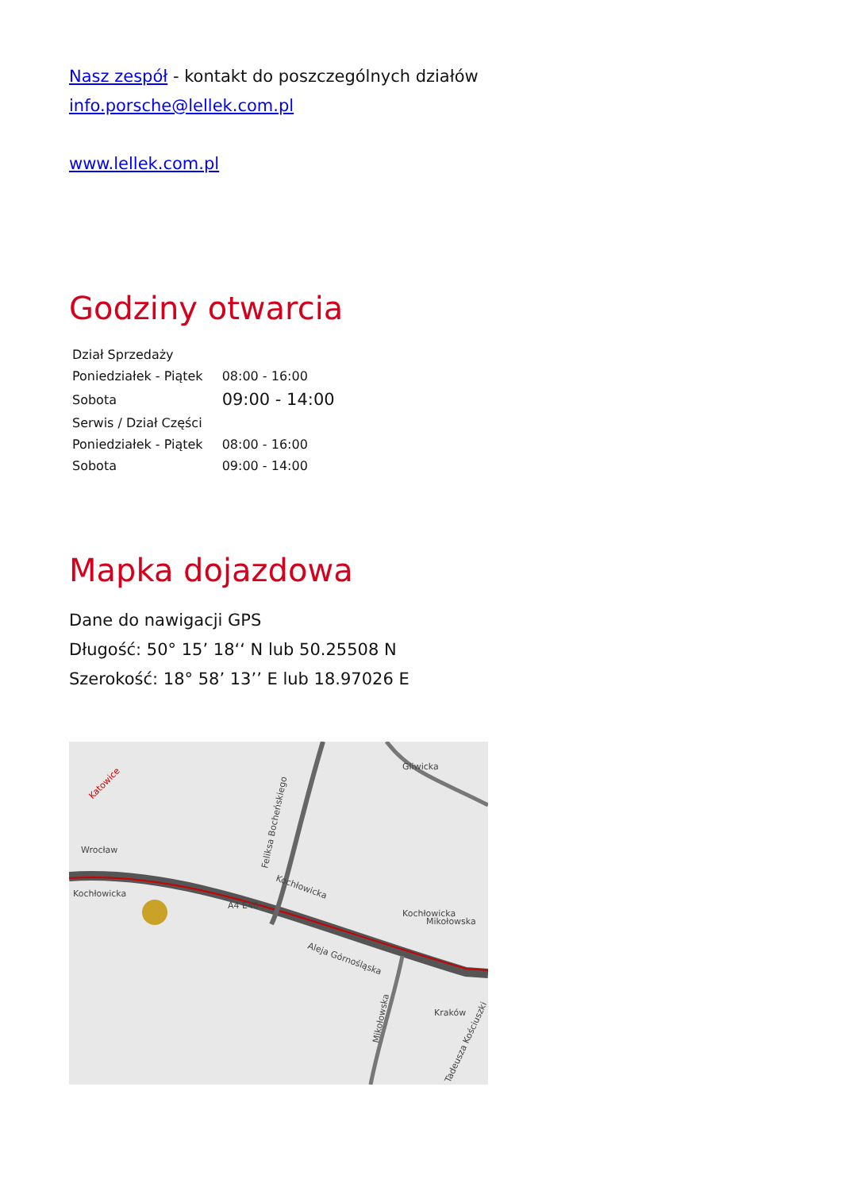Nasz zespół - kontakt do poszczególnych działów
info.porsche@lellek.com.pl
www.lellek.com.pl
Godziny otwarcia
| Dział Sprzedaży | |
| Poniedziałek - Piątek | 08:00 - 16:00 |
| Sobota | 09:00 - 14:00 |
| Serwis / Dział Części | |
| Poniedziałek - Piątek | 08:00 - 16:00 |
| Sobota | 09:00 - 14:00 |
Mapka dojazdowa
Dane do nawigacji GPS
Długość: 50° 15’ 18‘‘ N lub 50.25508 N
Szerokość: 18° 58’ 13’’ E lub 18.97026 E
Katowice
Wrocław
Kochłowicka
Kochłowicka
Feliksa Bocheńskiego
Gliwicka
Kochłowicka
Aleja Górnośląska
Mikołowska
Kraków
A4 E40
Mikołowska
Tadeusza Kościuszki